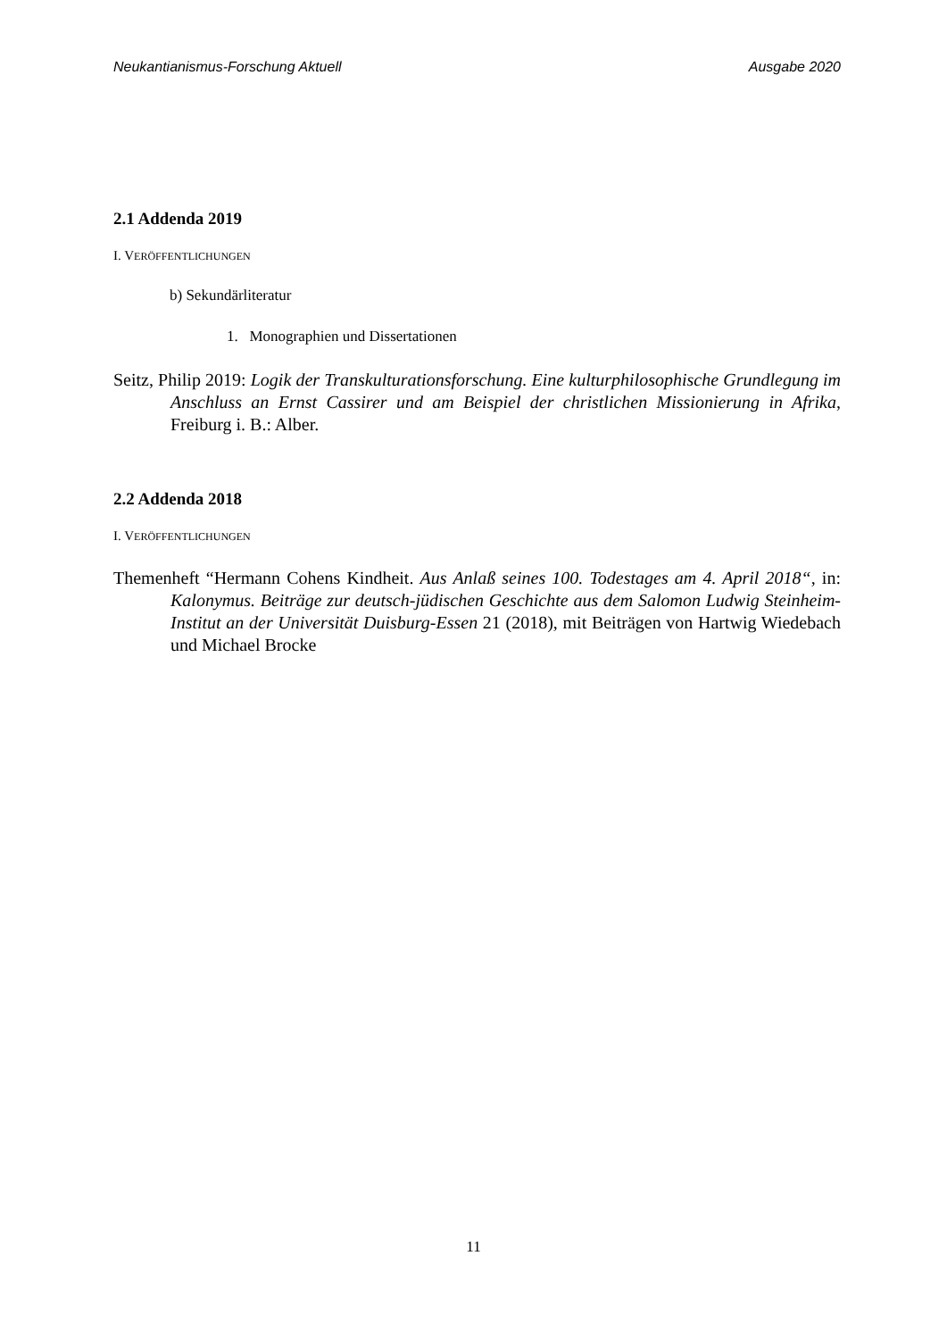Neukantianismus-Forschung Aktuell Ausgabe 2020
2.1 Addenda 2019
I. VERÖFFENTLICHUNGEN
b) Sekundärliteratur
1. Monographien und Dissertationen
Seitz, Philip 2019: Logik der Transkulturationsforschung. Eine kulturphilosophische Grundlegung im Anschluss an Ernst Cassirer und am Beispiel der christlichen Missionierung in Afrika, Freiburg i. B.: Alber.
2.2 Addenda 2018
I. VERÖFFENTLICHUNGEN
Themenheft “Hermann Cohens Kindheit. Aus Anlaß seines 100. Todestages am 4. April 2018“, in: Kalonymus. Beiträge zur deutsch-jüdischen Geschichte aus dem Salomon Ludwig Steinheim-Institut an der Universität Duisburg-Essen 21 (2018), mit Beiträgen von Hartwig Wiedebach und Michael Brocke
11